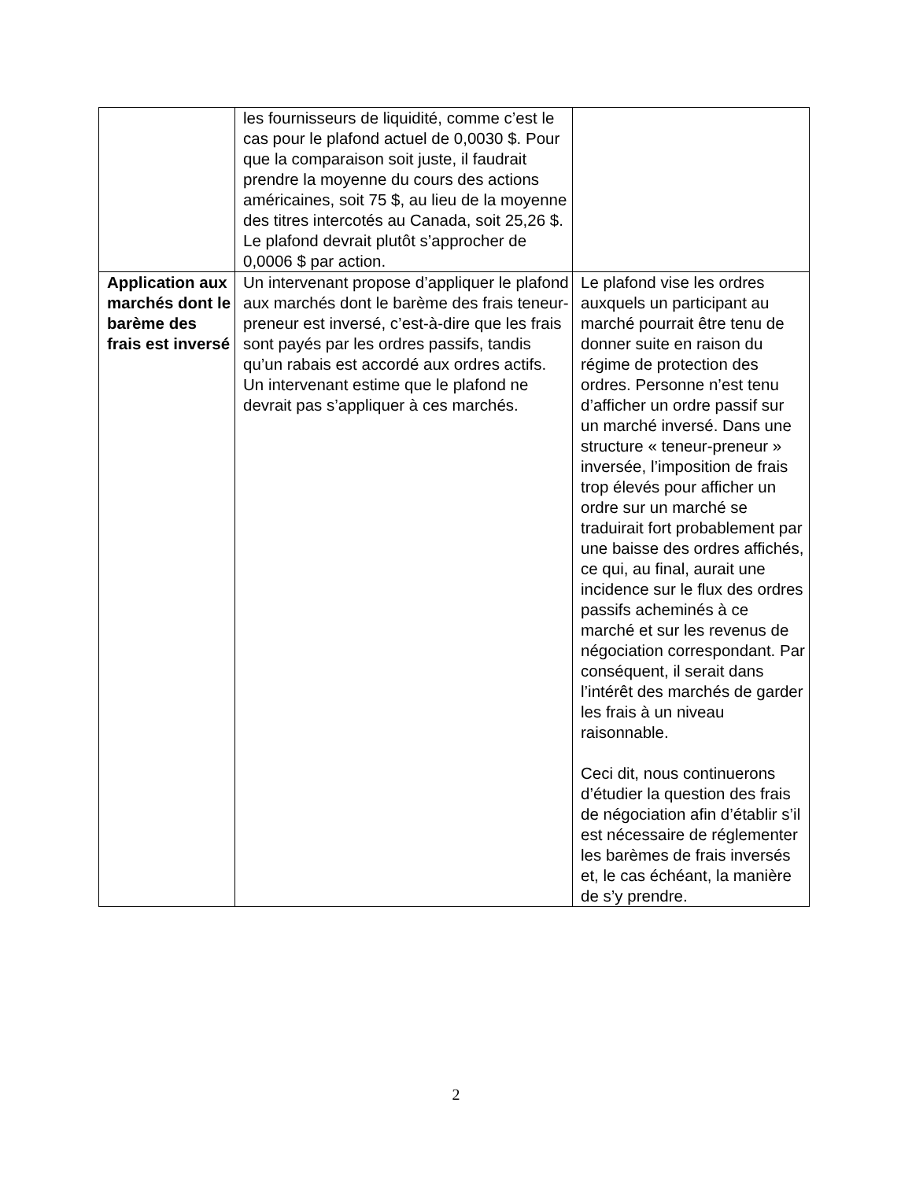| | les fournisseurs de liquidité, comme c’est le cas pour le plafond actuel de 0,0030 $. Pour que la comparaison soit juste, il faudrait prendre la moyenne du cours des actions américaines, soit 75 $, au lieu de la moyenne des titres intercotés au Canada, soit 25,26 $. Le plafond devrait plutôt s’approcher de 0,0006 $ par action. | |
| Application aux marchés dont le barème des frais est inversé | Un intervenant propose d’appliquer le plafond aux marchés dont le barème des frais teneur-preneur est inversé, c’est-à-dire que les frais sont payés par les ordres passifs, tandis qu’un rabais est accordé aux ordres actifs. Un intervenant estime que le plafond ne devrait pas s’appliquer à ces marchés. | Le plafond vise les ordres auxquels un participant au marché pourrait être tenu de donner suite en raison du régime de protection des ordres. Personne n’est tenu d’afficher un ordre passif sur un marché inversé. Dans une structure « teneur-preneur » inversée, l’imposition de frais trop élevés pour afficher un ordre sur un marché se traduirait fort probablement par une baisse des ordres affichés, ce qui, au final, aurait une incidence sur le flux des ordres passifs acheminés à ce marché et sur les revenus de négociation correspondant. Par conséquent, il serait dans l’intérêt des marchés de garder les frais à un niveau raisonnable. Ceci dit, nous continuerons d’étudier la question des frais de négociation afin d’établir s’il est nécessaire de réglementer les barèmes de frais inversés et, le cas échéant, la manière de s’y prendre. |
2